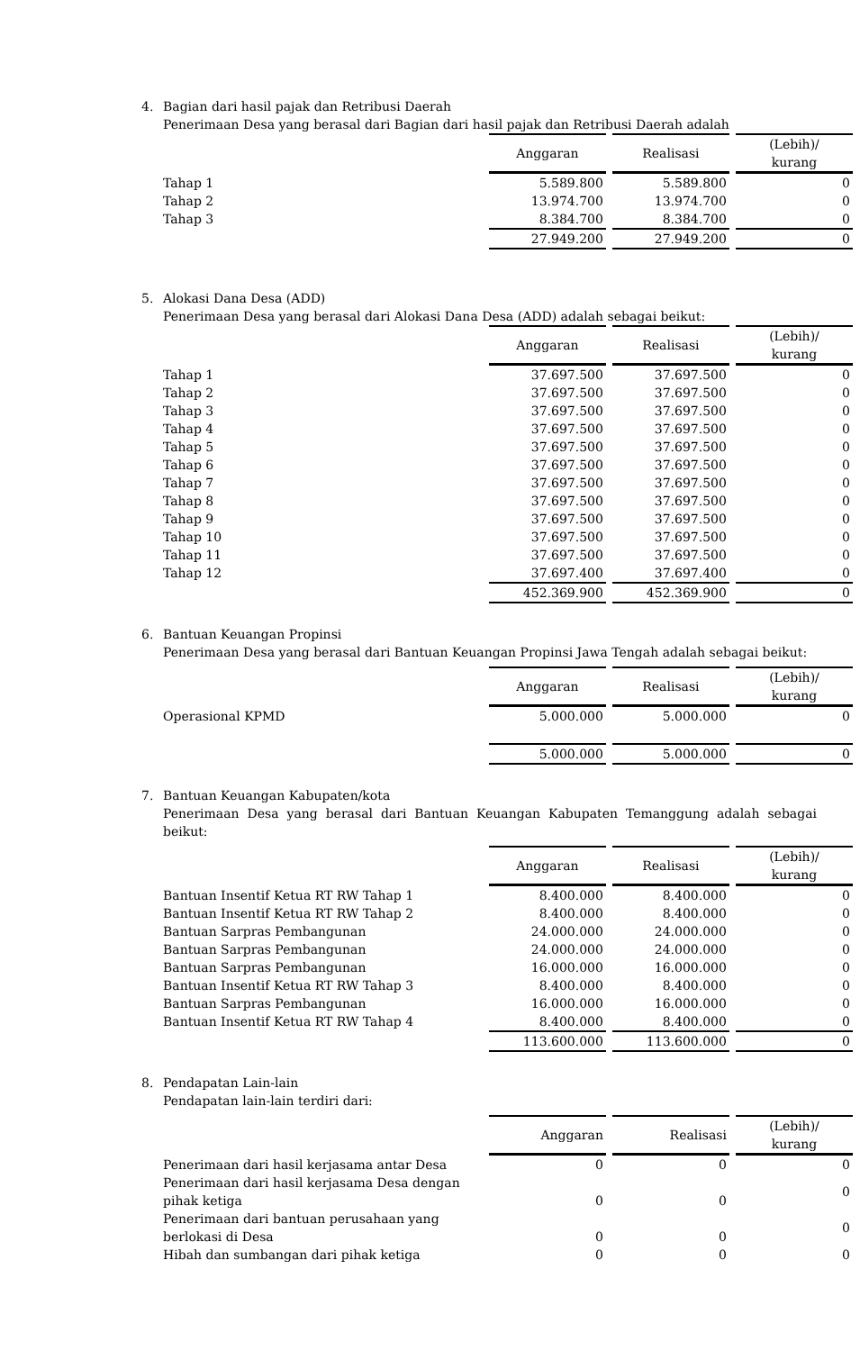4. Bagian dari hasil pajak dan Retribusi Daerah
Penerimaan Desa yang berasal dari Bagian dari hasil pajak dan Retribusi Daerah adalah
| | Anggaran | Realisasi | (Lebih)/ kurang |
| --- | --- | --- | --- |
| Tahap 1 | 5.589.800 | 5.589.800 | 0 |
| Tahap 2 | 13.974.700 | 13.974.700 | 0 |
| Tahap 3 | 8.384.700 | 8.384.700 | 0 |
| | 27.949.200 | 27.949.200 | 0 |
5. Alokasi Dana Desa (ADD)
Penerimaan Desa yang berasal dari Alokasi Dana Desa (ADD) adalah sebagai beikut:
| | Anggaran | Realisasi | (Lebih)/ kurang |
| --- | --- | --- | --- |
| Tahap 1 | 37.697.500 | 37.697.500 | 0 |
| Tahap 2 | 37.697.500 | 37.697.500 | 0 |
| Tahap 3 | 37.697.500 | 37.697.500 | 0 |
| Tahap 4 | 37.697.500 | 37.697.500 | 0 |
| Tahap 5 | 37.697.500 | 37.697.500 | 0 |
| Tahap 6 | 37.697.500 | 37.697.500 | 0 |
| Tahap 7 | 37.697.500 | 37.697.500 | 0 |
| Tahap 8 | 37.697.500 | 37.697.500 | 0 |
| Tahap 9 | 37.697.500 | 37.697.500 | 0 |
| Tahap 10 | 37.697.500 | 37.697.500 | 0 |
| Tahap 11 | 37.697.500 | 37.697.500 | 0 |
| Tahap 12 | 37.697.400 | 37.697.400 | 0 |
| | 452.369.900 | 452.369.900 | 0 |
6. Bantuan Keuangan Propinsi
Penerimaan Desa yang berasal dari Bantuan Keuangan Propinsi Jawa Tengah adalah sebagai beikut:
| | Anggaran | Realisasi | (Lebih)/ kurang |
| --- | --- | --- | --- |
| Operasional KPMD | 5.000.000 | 5.000.000 | 0 |
| | 5.000.000 | 5.000.000 | 0 |
7. Bantuan Keuangan Kabupaten/kota
Penerimaan Desa yang berasal dari Bantuan Keuangan Kabupaten Temanggung adalah sebagai beikut:
| | Anggaran | Realisasi | (Lebih)/ kurang |
| --- | --- | --- | --- |
| Bantuan Insentif Ketua RT RW Tahap 1 | 8.400.000 | 8.400.000 | 0 |
| Bantuan Insentif Ketua RT RW Tahap 2 | 8.400.000 | 8.400.000 | 0 |
| Bantuan Sarpras Pembangunan | 24.000.000 | 24.000.000 | 0 |
| Bantuan Sarpras Pembangunan | 24.000.000 | 24.000.000 | 0 |
| Bantuan Sarpras Pembangunan | 16.000.000 | 16.000.000 | 0 |
| Bantuan Insentif Ketua RT RW Tahap 3 | 8.400.000 | 8.400.000 | 0 |
| Bantuan Sarpras Pembangunan | 16.000.000 | 16.000.000 | 0 |
| Bantuan Insentif Ketua RT RW Tahap 4 | 8.400.000 | 8.400.000 | 0 |
| | 113.600.000 | 113.600.000 | 0 |
8. Pendapatan Lain-lain
Pendapatan lain-lain terdiri dari:
| | Anggaran | Realisasi | (Lebih)/ kurang |
| --- | --- | --- | --- |
| Penerimaan dari hasil kerjasama antar Desa | 0 | 0 | 0 |
| Penerimaan dari hasil kerjasama Desa dengan pihak ketiga | 0 | 0 | 0 |
| Penerimaan dari bantuan perusahaan yang berlokasi di Desa | 0 | 0 | 0 |
| Hibah dan sumbangan dari pihak ketiga | 0 | 0 | 0 |